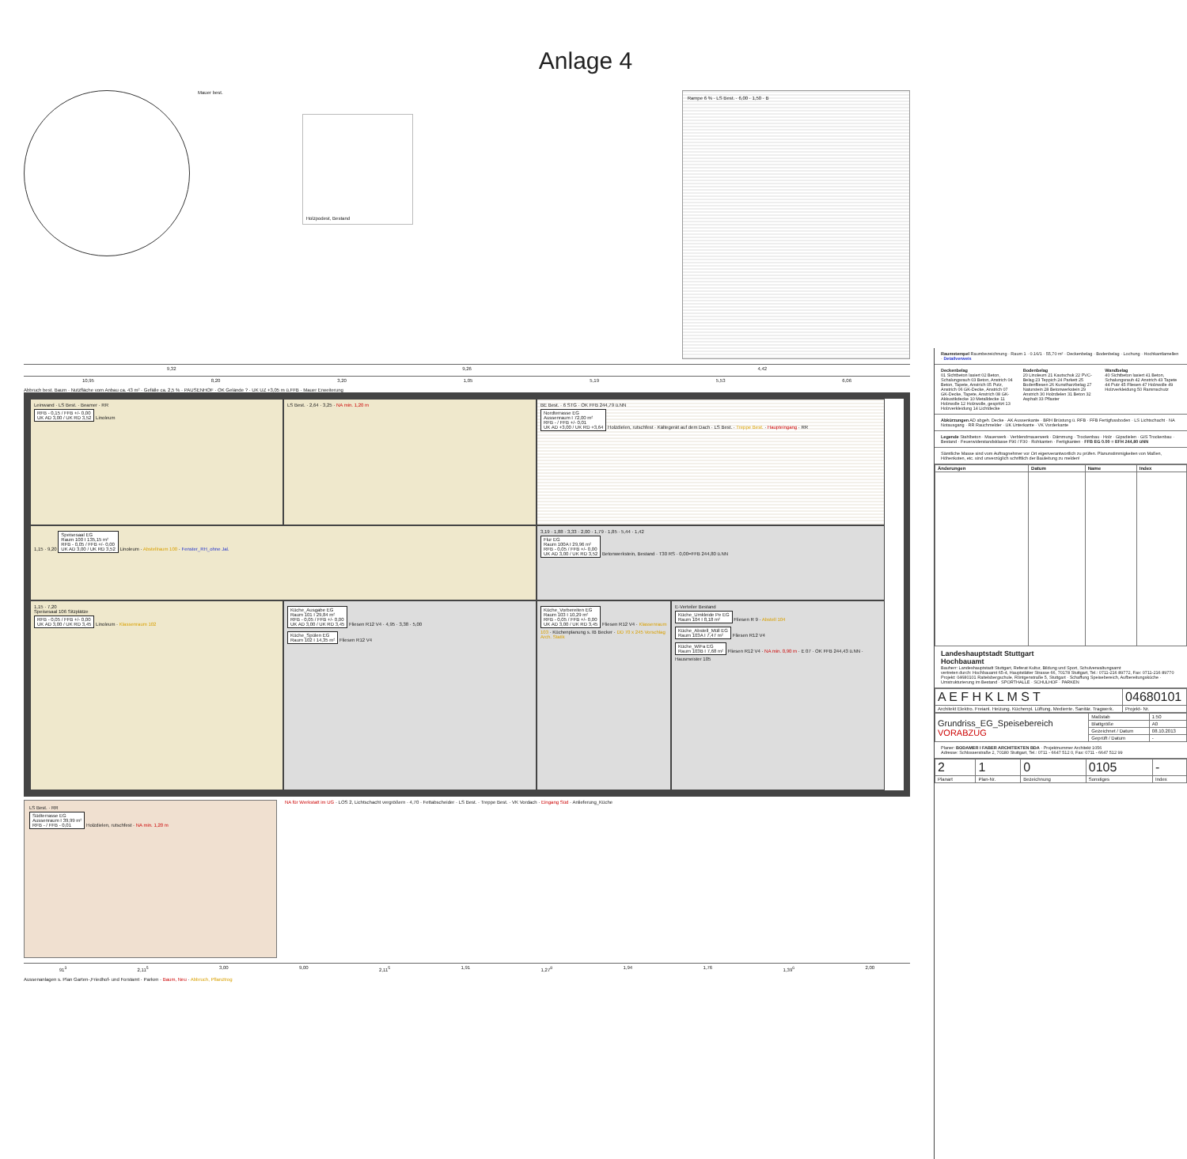Anlage 4
Mauer best.
Holzpodest, Bestand
Rampe 6 % · LS Best. · 6,00 · 1,50 · B
9,32 9,26 4,42
10,95 8,20 3,20 1,05 5,19 5,53 6,06
Abbruch best. Baum · Nutzfläche vom Anbau ca. 43 m² · Gefälle ca. 2,5 % · PAUSENHOF · OK Gelände ? · UK UZ +3,05 m ü.FFB · Mauer Erweiterung
Leinwand · LS Best. · Beamer · RR
RFB - 0,15 / FFB +/- 0,00
UK AD 3,00 / UK RD 3,52 Linoleum
LS Best. · 2,64 · 3,25 · NA min. 1,20 m
BE Best. · 6 STG · OK FFB 244,79 ü.NN
Nordterrasse EG
Aussenraum I 72,00 m²
RFB - / FFB +/- 0,01
UK AD +3,00 / UK RD +3,64 Holzdielen, rutschfest · Kältegerät auf dem Dach · LS Best. · Treppe Best. · Haupteingang · RR
1,15 · 9,20 Speisesaal EG
Raum 100 I 135,15 m²
RFB - 0,05 / FFB +/- 0,00
UK AD 3,00 / UK RD 3,52 Linoleum · Abstellraum 100 · Fenster_RH_ohne Jal.
3,19 · 1,88 · 3,33 · 2,00 · 1,79 · 1,85 · 5,44 · 1,42
Flur EG
Raum 100A I 29,96 m²
RFB - 0,05 / FFB +/- 0,00
UK AD 3,00 / UK RD 3,52 Betonwerkstein, Bestand · T30 RS · 0,00=FFB 244,80 ü.NN
1,15 · 7,20
Speisesaal 106 Sitzplätze
RFB - 0,05 / FFB +/- 0,00
UK AD 3,00 / UK RD 3,45 Linoleum · Klassenraum 102
Küche_Ausgabe EG
Raum 101 I 29,84 m²
RFB - 0,05 / FFB +/- 0,00
UK AD 3,00 / UK RD 3,45 Fliesen R12 V4 · 4,95 · 3,38 · 5,00
Küche_Spülen EG
Raum 102 I 14,35 m² Fliesen R12 V4
Küche_Vorbereiten EG
Raum 103 I 10,29 m²
RFB - 0,05 / FFB +/- 0,00
UK AD 3,00 / UK RD 3,45 Fliesen R12 V4 · Klassenraum 103 · Küchenplanung s. IB Becker · DD 70 x 245 Vorschlag Arch. Statik
E-Verteiler Bestand
Küche_Umkleide Pe EG
Raum 104 I 8,18 m² Fliesen R 9 · Abstell 104
Küche_Abstell_Müll EG
Raum 103A I 7,47 m² Fliesen R12 V4
Küche_WiFa EG
Raum 103B I 7,68 m² Fliesen R12 V4 · NA min. 0,90 m · E 07 · OK FFB 244,43 ü.NN · Hausmeister 105
LS Best. · RR
Südterrasse EG
Aussenraum I 39,99 m²
RFB - / FFB - 0,01 Holzdielen, rutschfest · NA min. 1,20 m
NA für Werkstatt im UG · LOS 2, Lichtschacht vergrößern · 4,70 · Fettabscheider · LS Best. · Treppe Best. · VK Vordach · Eingang Süd · Anlieferung_Küche
91<sup>3</sup> 2,11<sup>5</sup> 3,00 9,00 2,11<sup>5</sup> 1,91 1,27<sup>8</sup> 1,94 1,76 1,39<sup>6</sup> 2,00
Aussenanlagen s. Plan Garten-,Friedhof- und Forstamt · Parken · Baum, Neu · Abbruch, Pflanztrog
Raumstempel Raumbezeichnung · Raum 1 · 0.16/1 · 55,70 m² · Deckenbelag · Bodenbelag · Lochung · Hochkantlamellen · Detailverweis
Deckenbelag
01 Sichtbeton lasiert 02 Beton, Schalungsrauh 03 Beton, Anstrich 04 Beton, Tapete, Anstrich 05 Putz, Anstrich 06 GK-Decke, Anstrich 07 GK-Decke, Tapete, Anstrich 08 GK-Akkustikdecke 10 Metalldecke 11 Holzwolle 12 Holzwolle, gespritzt 13 Holzverkleidung 14 Lichtdecke
Bodenbelag
20 Linoleum 21 Kautschuk 22 PVC-Belag 23 Teppich 24 Parkett 25 Bodenfliesen 26 Kunstharzbelag 27 Naturstein 28 Betonwerkstein 29 Anstrich 30 Holzdielen 31 Beton 32 Asphalt 33 Pflaster
Wandbelag
40 Sichtbeton lasiert 41 Beton, Schalungsrauh 42 Anstrich 43 Tapete 44 Putz 45 Fliesen 47 Holzwolle 49 Holzverkleidung 50 Rammschutz
Abkürzungen AD abgeh. Decke · AK Aussenkante · BRH Brüstung ü. RFB · FFB Fertigfussboden · LS Lichtschacht · NA Notausgang · RR Rauchmelder · UK Unterkante · VK Vorderkante
Legende Stahlbeton · Mauerwerk · Verblendmauerwerk · Dämmung · Trockenbau · Holz · Gipsdielen · GIS Trockenbau · Bestand · Feuerwiderstandsklasse F90 / F30 · Rohkanten · Fertigkanten · FFB EG 0.00 = EFH 244,80 üNN
Sämtliche Masse sind vom Auftragnehmer vor Ort eigenverantwortlich zu prüfen. Planunstimmigkeiten von Maßen, Höhenkoten, etc. sind unverzüglich schriftlich der Bauleitung zu melden!
| Änderungen | Datum | Name | Index |
| --- | --- | --- | --- |
Landeshauptstadt Stuttgart
Hochbauamt
Bauherr: Landeshauptstadt Stuttgart, Referat Kultur, Bildung und Sport, Schulverwaltungsamt
vertreten durch: Hochbauamt 65-4, Hauptstätter Strasse 66, 70178 Stuttgart, Tel.: 0711-216 89772, Fax: 0711-216 89770
Projekt: 04680101 Raitelsbergschule, Röntgenstraße 5, Stuttgart · Schaffung Speisebereich, Aufbereitungsküche · Umstrukturierung im Bestand · SPORTHALLE · SCHULHOF · PARKEN
| A E F H K L M S T | 04680101 |
| Architekt Elektro. Freianl. Heizung. Küchenpl. Lüftung. Mediente. Sanitär. Tragwerk. | Projekt- Nr. |
| Grundriss_EG_Speisebereich VORABZUG | Maßstab | 1:50 |
| | Blattgröße | A0 |
| | Gezeichnet / Datum | 08.10.2013 |
| | Geprüft / Datum | - |
Planer: BODAMER I FABER ARCHITEKTEN BDA · Projektnummer Architekt 1056
Adresse: Schlosserstraße 2, 70180 Stuttgart, Tel.: 0711 - 6647 512 0, Fax: 0711 - 6647 512 99
| 2 | 1 | 0 | 0105 | - |
| Planart | Plan-Nr. | Bezeichnung | Sonstiges | Index |